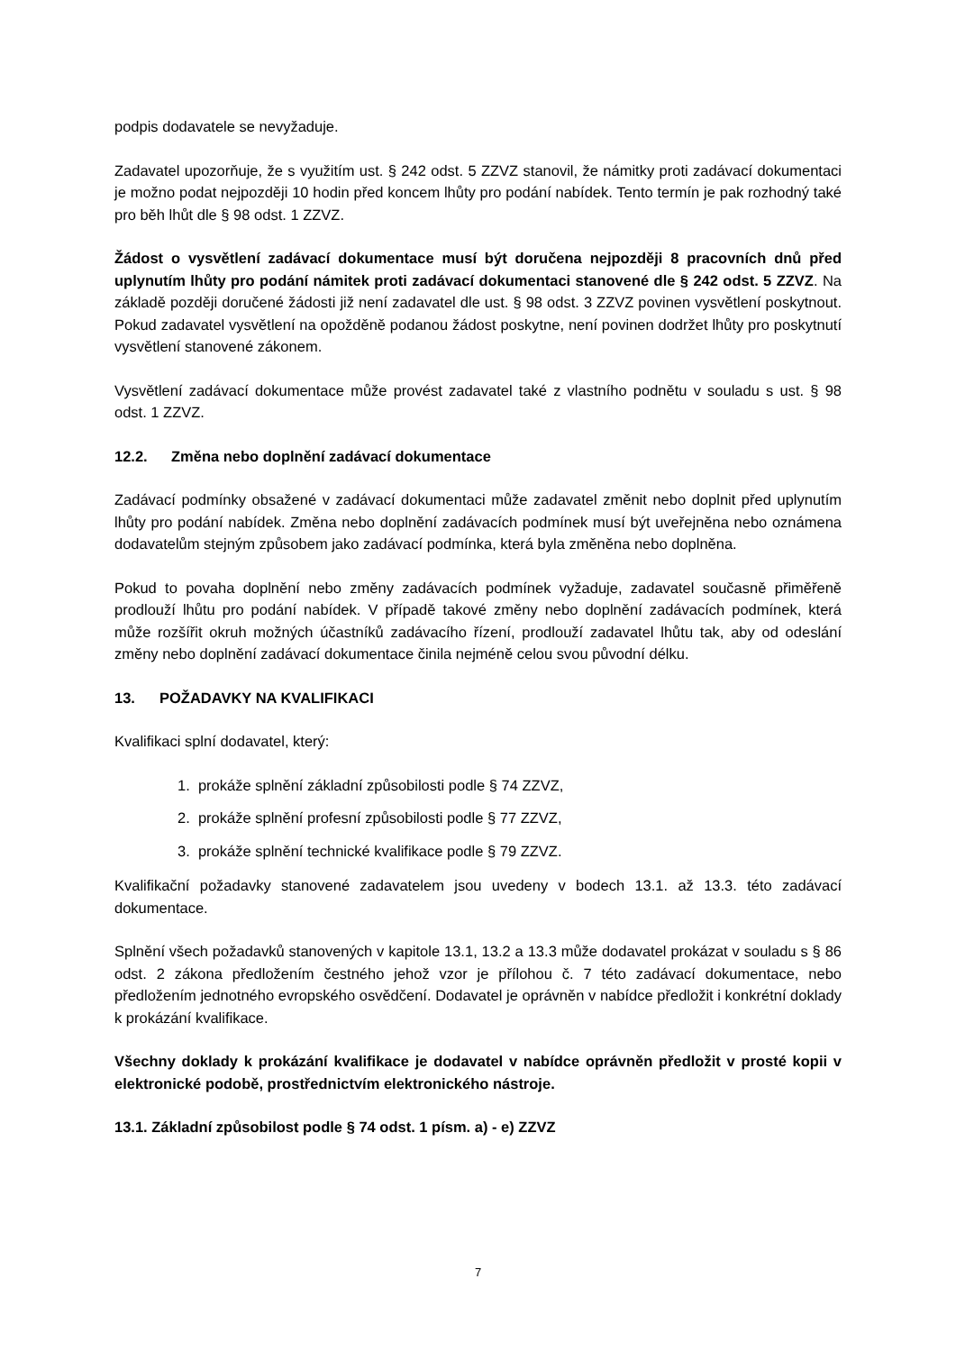podpis dodavatele se nevyžaduje.
Zadavatel upozorňuje, že s využitím ust. § 242 odst. 5 ZZVZ stanovil, že námitky proti zadávací dokumentaci je možno podat nejpozději 10 hodin před koncem lhůty pro podání nabídek. Tento termín je pak rozhodný také pro běh lhůt dle § 98 odst. 1 ZZVZ.
Žádost o vysvětlení zadávací dokumentace musí být doručena nejpozději 8 pracovních dnů před uplynutím lhůty pro podání námitek proti zadávací dokumentaci stanovené dle § 242 odst. 5 ZZVZ. Na základě později doručené žádosti již není zadavatel dle ust. § 98 odst. 3 ZZVZ povinen vysvětlení poskytnout. Pokud zadavatel vysvětlení na opožděně podanou žádost poskytne, není povinen dodržet lhůty pro poskytnutí vysvětlení stanovené zákonem.
Vysvětlení zadávací dokumentace může provést zadavatel také z vlastního podnětu v souladu s ust. § 98 odst. 1 ZZVZ.
12.2. Změna nebo doplnění zadávací dokumentace
Zadávací podmínky obsažené v zadávací dokumentaci může zadavatel změnit nebo doplnit před uplynutím lhůty pro podání nabídek. Změna nebo doplnění zadávacích podmínek musí být uveřejněna nebo oznámena dodavatelům stejným způsobem jako zadávací podmínka, která byla změněna nebo doplněna.
Pokud to povaha doplnění nebo změny zadávacích podmínek vyžaduje, zadavatel současně přiměřeně prodlouží lhůtu pro podání nabídek. V případě takové změny nebo doplnění zadávacích podmínek, která může rozšířit okruh možných účastníků zadávacího řízení, prodlouží zadavatel lhůtu tak, aby od odeslání změny nebo doplnění zadávací dokumentace činila nejméně celou svou původní délku.
13. POŽADAVKY NA KVALIFIKACI
Kvalifikaci splní dodavatel, který:
1. prokáže splnění základní způsobilosti podle § 74 ZZVZ,
2. prokáže splnění profesní způsobilosti podle § 77 ZZVZ,
3. prokáže splnění technické kvalifikace podle § 79 ZZVZ.
Kvalifikační požadavky stanovené zadavatelem jsou uvedeny v bodech 13.1. až 13.3. této zadávací dokumentace.
Splnění všech požadavků stanovených v kapitole 13.1, 13.2 a 13.3 může dodavatel prokázat v souladu s § 86 odst. 2 zákona předložením čestného jehož vzor je přílohou č. 7 této zadávací dokumentace, nebo předložením jednotného evropského osvědčení. Dodavatel je oprávněn v nabídce předložit i konkrétní doklady k prokázání kvalifikace.
Všechny doklady k prokázání kvalifikace je dodavatel v nabídce oprávněn předložit v prosté kopii v elektronické podobě, prostřednictvím elektronického nástroje.
13.1. Základní způsobilost podle § 74 odst. 1 písm. a) - e) ZZVZ
7